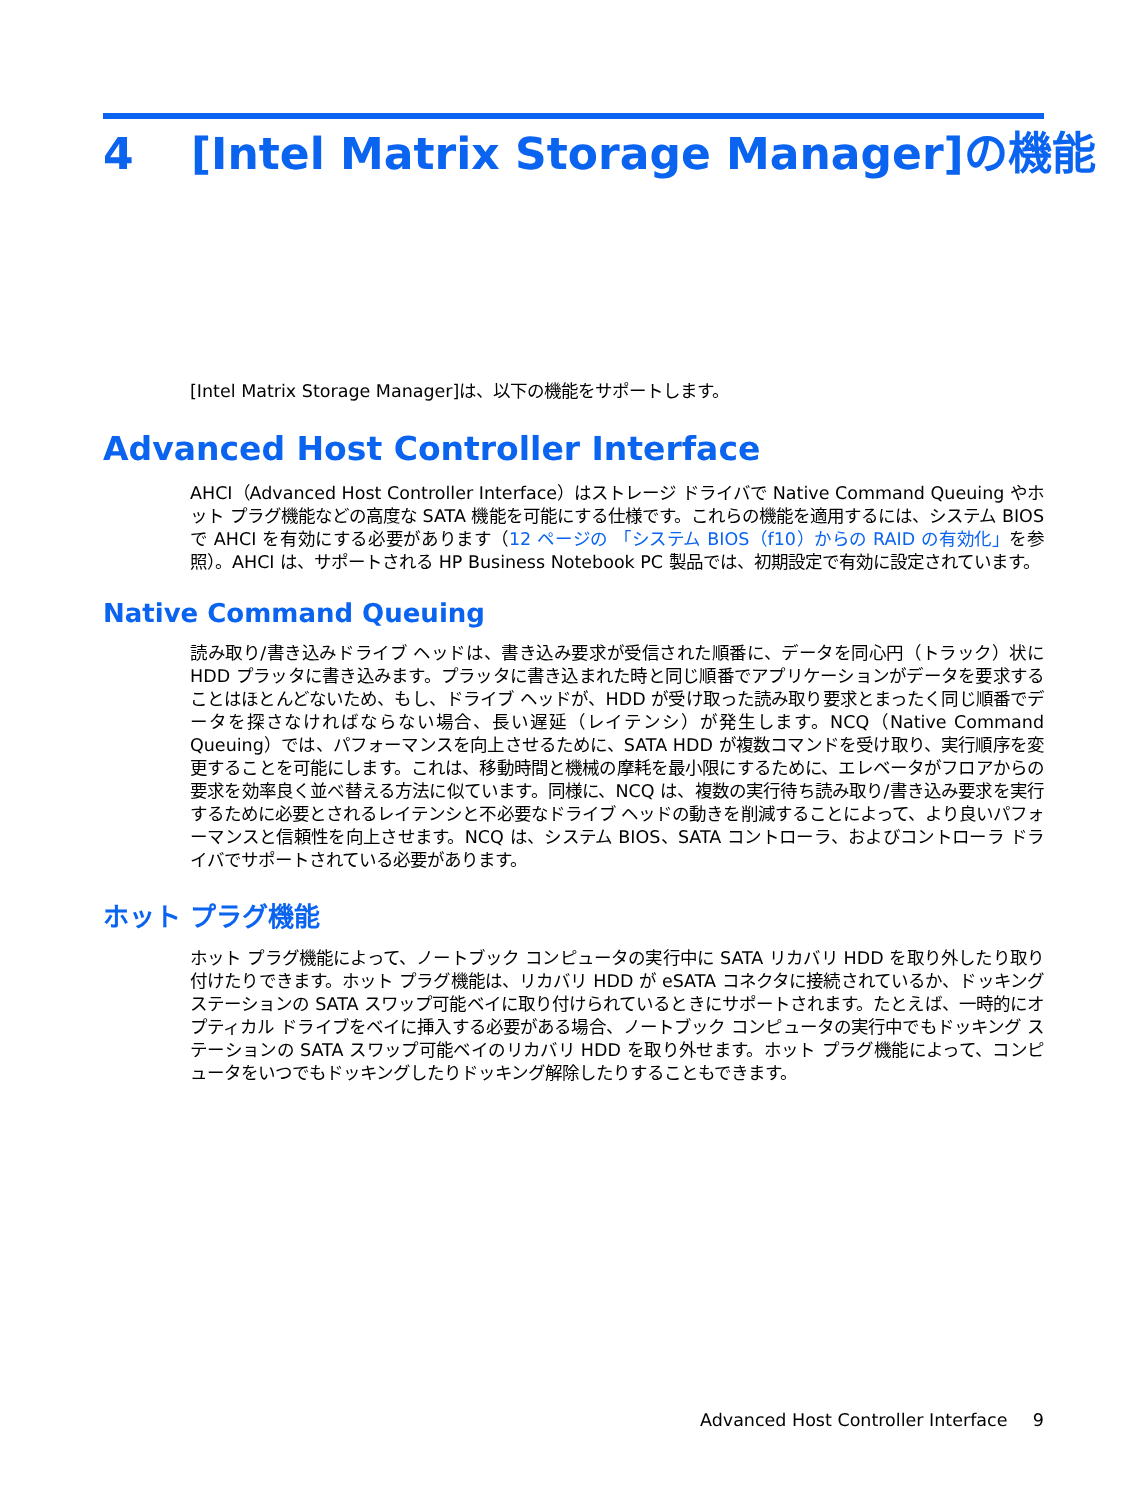4 [Intel Matrix Storage Manager]の機能
[Intel Matrix Storage Manager]は、以下の機能をサポートします。
Advanced Host Controller Interface
AHCI（Advanced Host Controller Interface）はストレージ ドライバで Native Command Queuing やホット プラグ機能などの高度な SATA 機能を可能にする仕様です。これらの機能を適用するには、システム BIOS で AHCI を有効にする必要があります（12 ページの 「システム BIOS（f10）からの RAID の有効化」を参照）。AHCI は、サポートされる HP Business Notebook PC 製品では、初期設定で有効に設定されています。
Native Command Queuing
読み取り/書き込みドライブ ヘッドは、書き込み要求が受信された順番に、データを同心円（トラック）状に HDD プラッタに書き込みます。プラッタに書き込まれた時と同じ順番でアプリケーションがデータを要求することはほとんどないため、もし、ドライブ ヘッドが、HDD が受け取った読み取り要求とまったく同じ順番でデータを探さなければならない場合、長い遅延（レイテンシ）が発生します。NCQ（Native Command Queuing）では、パフォーマンスを向上させるために、SATA HDD が複数コマンドを受け取り、実行順序を変更することを可能にします。これは、移動時間と機械の摩耗を最小限にするために、エレベータがフロアからの要求を効率良く並べ替える方法に似ています。同様に、NCQ は、複数の実行待ち読み取り/書き込み要求を実行するために必要とされるレイテンシと不必要なドライブ ヘッドの動きを削減することによって、より良いパフォーマンスと信頼性を向上させます。NCQ は、システム BIOS、SATA コントローラ、およびコントローラ ドライバでサポートされている必要があります。
ホット プラグ機能
ホット プラグ機能によって、ノートブック コンピュータの実行中に SATA リカバリ HDD を取り外したり取り付けたりできます。ホット プラグ機能は、リカバリ HDD が eSATA コネクタに接続されているか、ドッキング ステーションの SATA スワップ可能ベイに取り付けられているときにサポートされます。たとえば、一時的にオプティカル ドライブをベイに挿入する必要がある場合、ノートブック コンピュータの実行中でもドッキング ステーションの SATA スワップ可能ベイのリカバリ HDD を取り外せます。ホット プラグ機能によって、コンピュータをいつでもドッキングしたりドッキング解除したりすることもできます。
Advanced Host Controller Interface 9